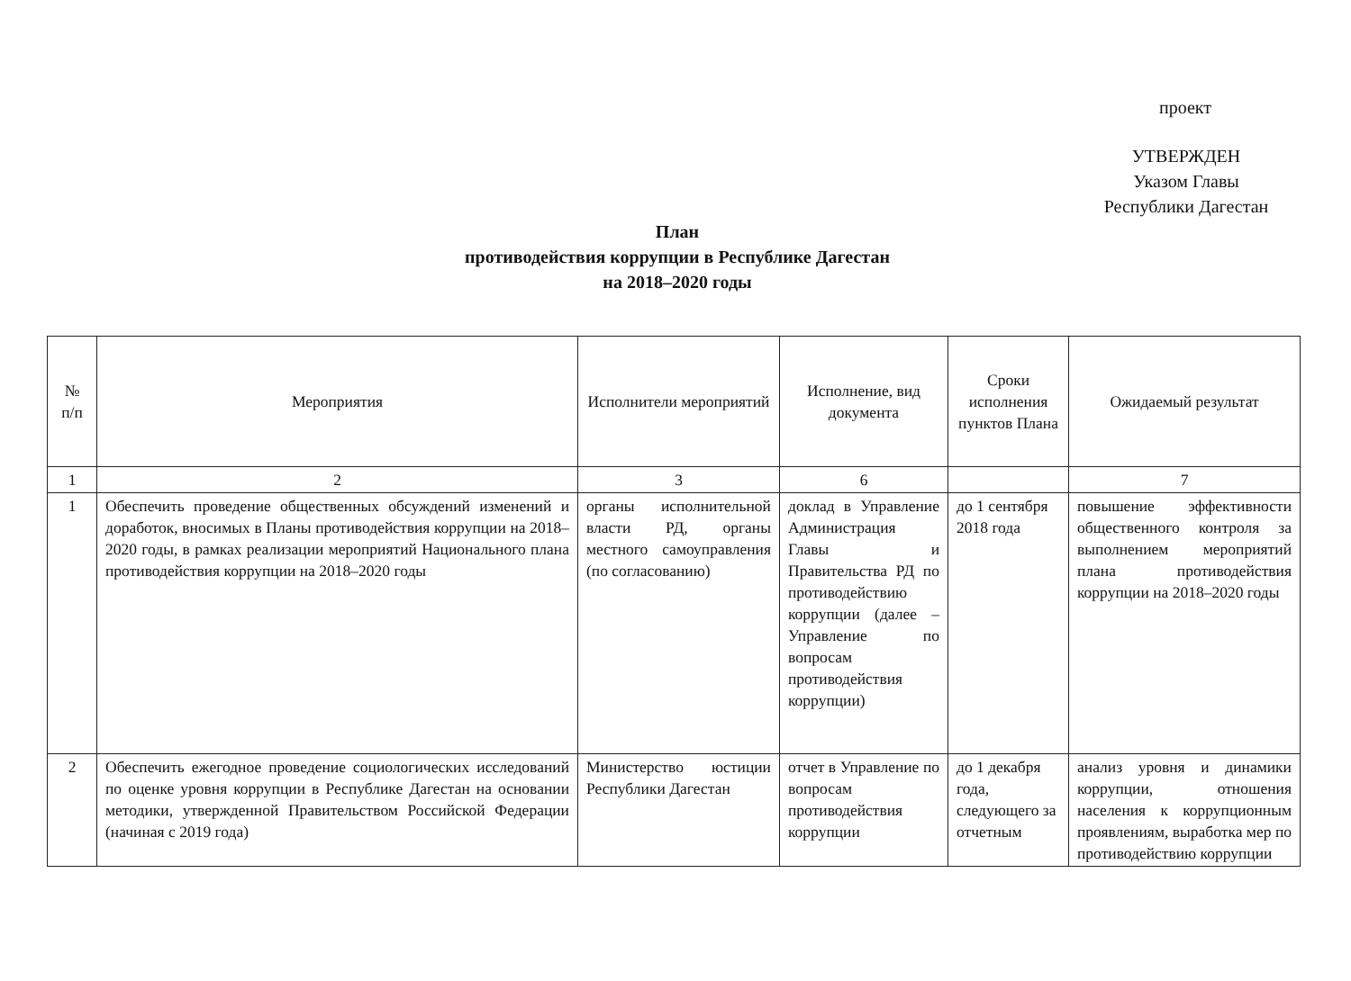проект
УТВЕРЖДЕН
Указом Главы
Республики Дагестан
План
противодействия коррупции в Республике Дагестан
на 2018–2020 годы
| № п/п | Мероприятия | Исполнители мероприятий | Исполнение, вид документа | Сроки исполнения пунктов Плана | Ожидаемый результат |
| --- | --- | --- | --- | --- | --- |
| 1 | 2 | 3 | 6 | | 7 |
| 1 | Обеспечить проведение общественных обсуждений изменений и доработок, вносимых в Планы противодействия коррупции на 2018–2020 годы, в рамках реализации мероприятий Национального плана противодействия коррупции на 2018–2020 годы | органы исполнительной власти РД, органы местного самоуправления (по согласованию) | доклад в Управление Администрация Главы и Правительства РД по противодействию коррупции (далее – Управление по вопросам противодействия коррупции) | до 1 сентября 2018 года | повышение эффективности общественного контроля за выполнением мероприятий плана противодействия коррупции на 2018–2020 годы |
| 2 | Обеспечить ежегодное проведение социологических исследований по оценке уровня коррупции в Республике Дагестан на основании методики, утвержденной Правительством Российской Федерации (начиная с 2019 года) | Министерство юстиции Республики Дагестан | отчет в Управление по вопросам противодействия коррупции | до 1 декабря года, следующего за отчетным | анализ уровня и динамики коррупции, отношения населения к коррупционным проявлениям, выработка мер по противодействию коррупции |